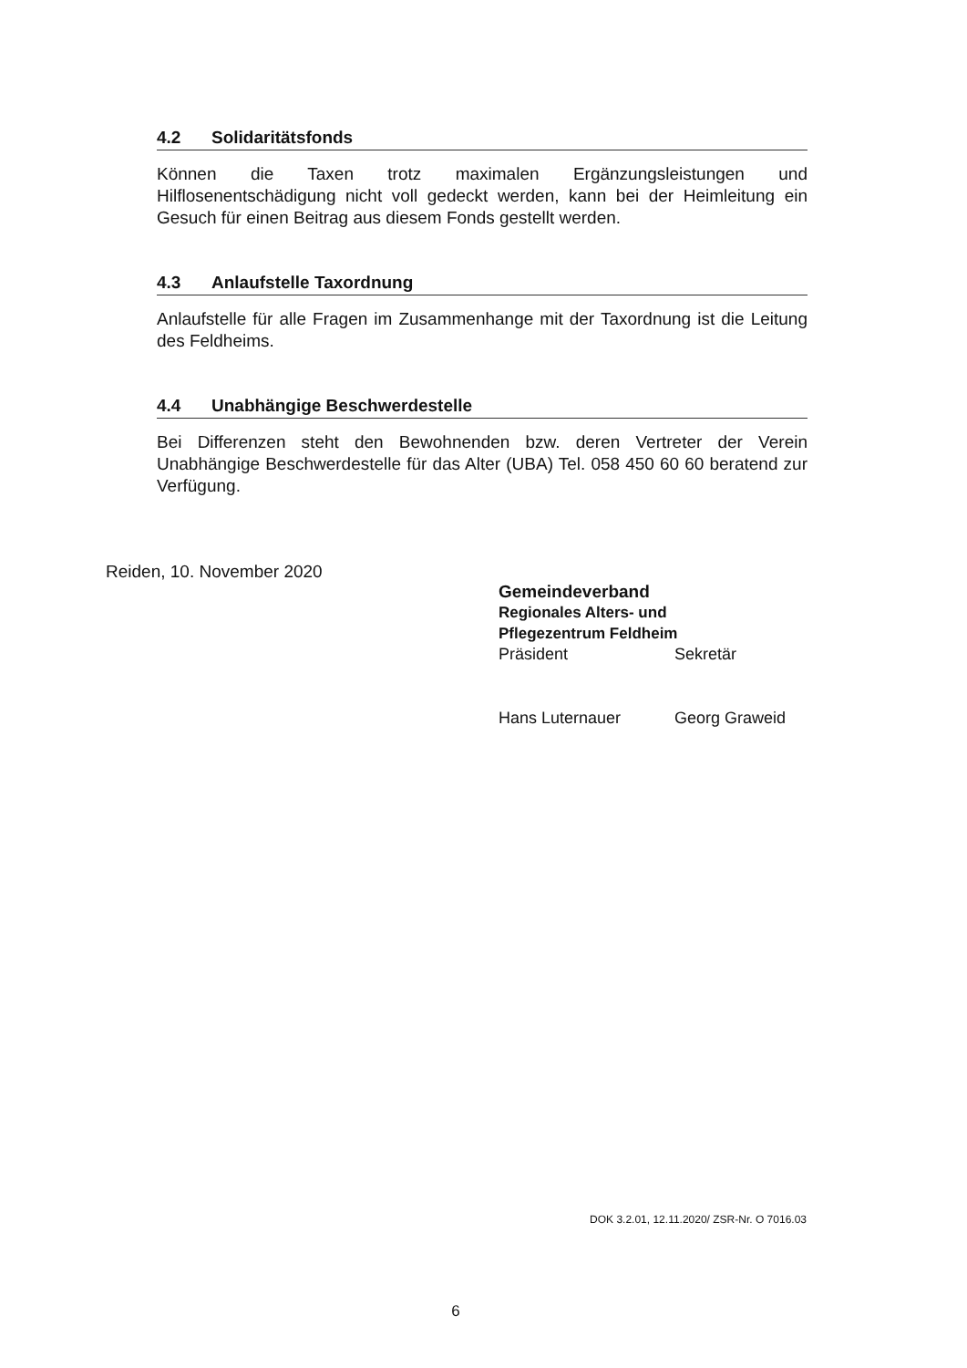4.2 Solidaritätsfonds
Können die Taxen trotz maximalen Ergänzungsleistungen und Hilflosenentschädigung nicht voll gedeckt werden, kann bei der Heimleitung ein Gesuch für einen Beitrag aus diesem Fonds gestellt werden.
4.3 Anlaufstelle Taxordnung
Anlaufstelle für alle Fragen im Zusammenhange mit der Taxordnung ist die Leitung des Feldheims.
4.4 Unabhängige Beschwerdestelle
Bei Differenzen steht den Bewohnenden bzw. deren Vertreter der Verein Unabhängige Beschwerdestelle für das Alter (UBA) Tel. 058 450 60 60 beratend zur Verfügung.
Reiden, 10. November 2020
Gemeindeverband
Regionales Alters- und
Pflegezentrum Feldheim
Präsident Sekretär
Hans Luternauer Georg Graweid
DOK 3.2.01, 12.11.2020/ ZSR-Nr. O 7016.03
6